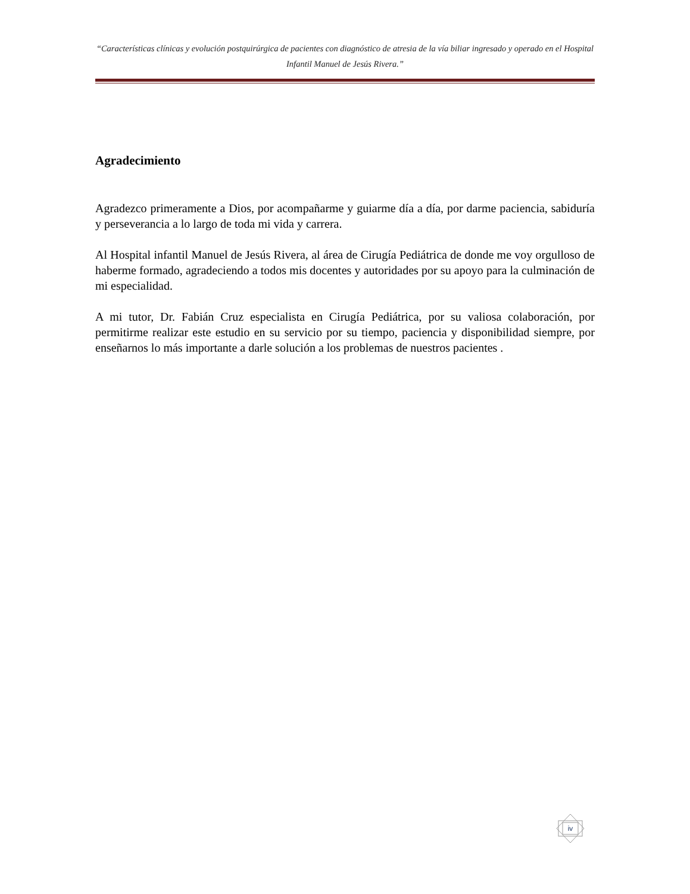“Características clínicas y evolución postquirúrgica de pacientes con diagnóstico de atresia de la vía biliar ingresado y operado en el Hospital Infantil Manuel de Jesús Rivera.”
Agradecimiento
Agradezco primeramente a Dios, por acompañarme y guiarme día a día, por darme paciencia, sabiduría y perseverancia a lo largo de toda mi vida y carrera.
Al Hospital infantil Manuel de Jesús Rivera, al área de Cirugía Pediátrica de donde me voy orgulloso de haberme formado, agradeciendo a todos mis docentes y autoridades por su apoyo para la culminación de mi especialidad.
A mi tutor, Dr. Fabián Cruz especialista en Cirugía Pediátrica, por su valiosa colaboración, por permitirme realizar este estudio en su servicio por su tiempo, paciencia y disponibilidad siempre, por enseñarnos lo más importante a darle solución a los problemas de nuestros pacientes .
iv